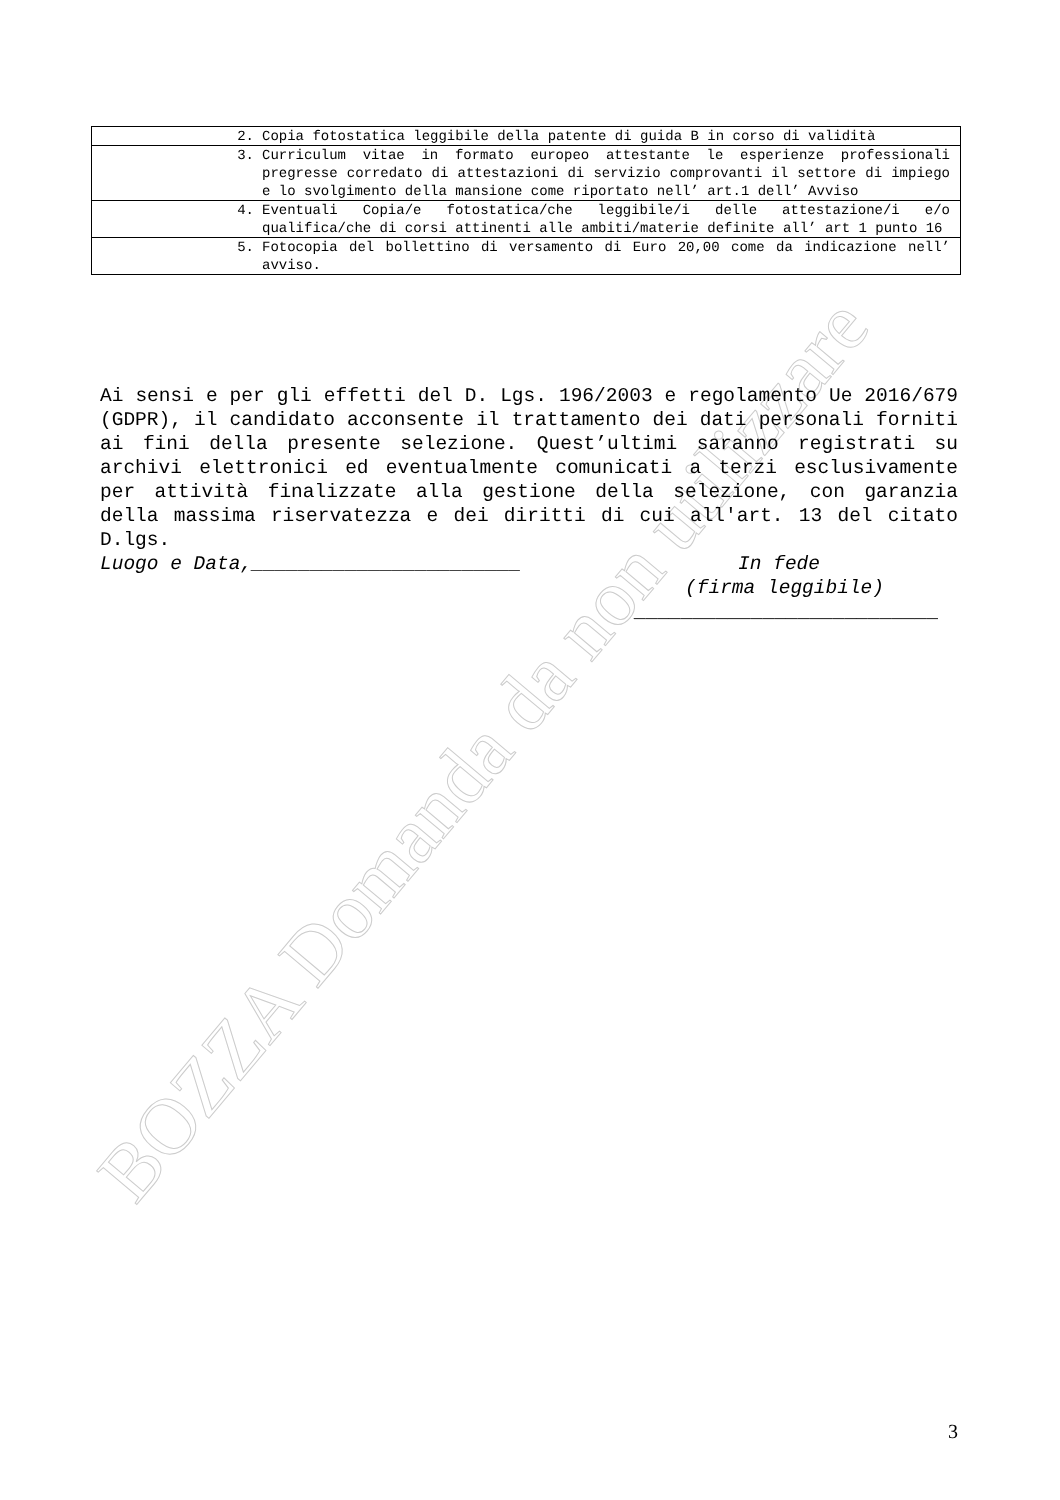| 2. Copia fotostatica leggibile della patente di guida B in corso di validità |
| 3. Curriculum vitae in formato europeo attestante le esperienze professionali pregresse corredato di attestazioni di servizio comprovanti il settore di impiego e lo svolgimento della mansione come riportato nell’ art.1 dell’ Avviso |
| 4. Eventuali Copia/e fotostatica/che leggibile/i delle attestazione/i e/o qualifica/che di corsi attinenti alle ambiti/materie definite all’ art 1 punto 16 |
| 5. Fotocopia del bollettino di versamento di Euro 20,00 come da indicazione nell’ avviso. |
BOZZA Domanda da non utilizzare
Ai sensi e per gli effetti del D. Lgs. 196/2003 e regolamento Ue 2016/679 (GDPR), il candidato acconsente il trattamento dei dati personali forniti ai fini della presente selezione. Quest’ultimi saranno registrati su archivi elettronici ed eventualmente comunicati a terzi esclusivamente per attività finalizzate alla gestione della selezione, con garanzia della massima riservatezza e dei diritti di cui all'art. 13 del citato D.lgs.
Luogo e Data,_______________________ In fede
(firma leggibile)
__________________________
3